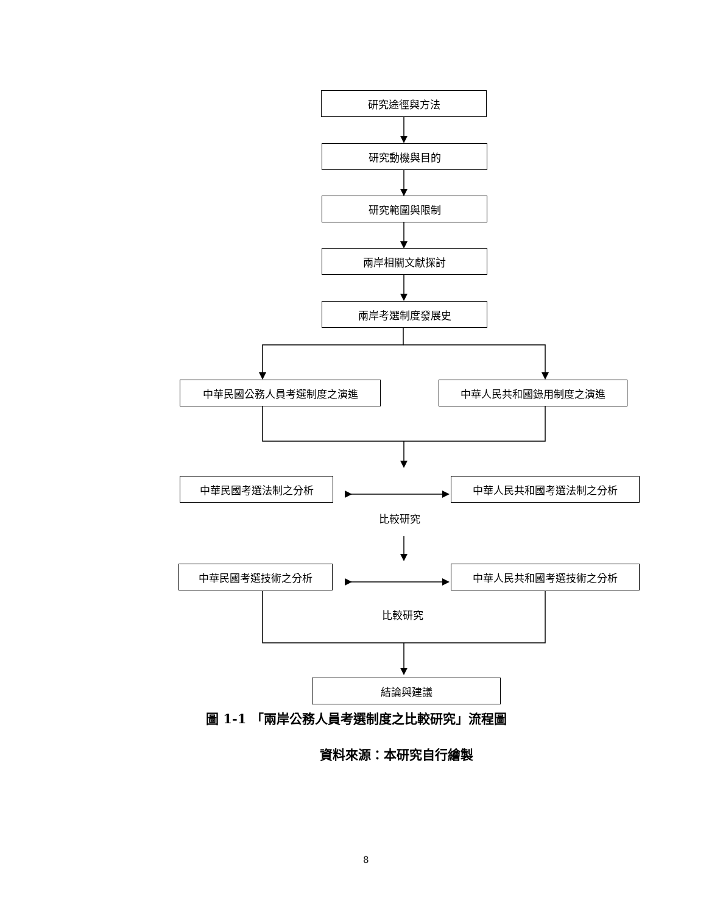研究途徑與方法
研究動機與目的
研究範圍與限制
兩岸相關文獻探討
兩岸考選制度發展史
中華民國公務人員考選制度之演進 中華人民共和國錄用制度之演進
中華民國考選法制之分析 中華人民共和國考選法制之分析
比較研究
中華民國考選技術之分析 中華人民共和國考選技術之分析
比較研究
結論與建議
圖 1-1 「兩岸公務人員考選制度之比較研究」流程圖
資料來源：本研究自行繪製
8